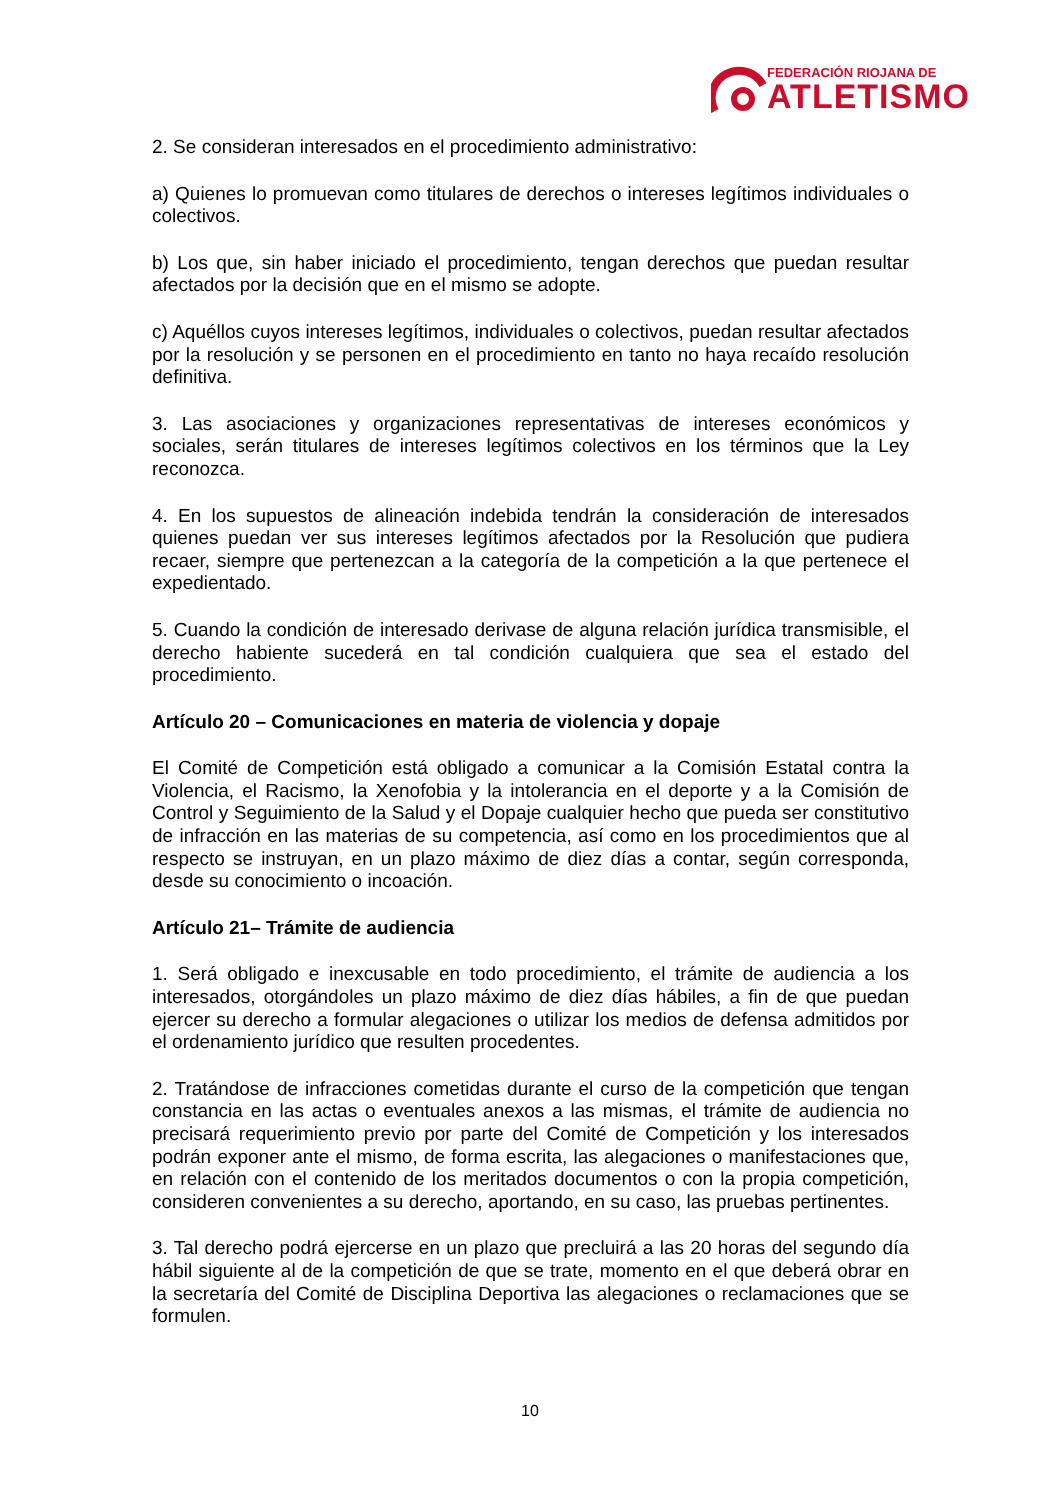FEDERACIÓN RIOJANA DE
ATLETISMO
2. Se consideran interesados en el procedimiento administrativo:
a) Quienes lo promuevan como titulares de derechos o intereses legítimos individuales o colectivos.
b) Los que, sin haber iniciado el procedimiento, tengan derechos que puedan resultar afectados por la decisión que en el mismo se adopte.
c) Aquéllos cuyos intereses legítimos, individuales o colectivos, puedan resultar afectados por la resolución y se personen en el procedimiento en tanto no haya recaído resolución definitiva.
3. Las asociaciones y organizaciones representativas de intereses económicos y sociales, serán titulares de intereses legítimos colectivos en los términos que la Ley reconozca.
4. En los supuestos de alineación indebida tendrán la consideración de interesados quienes puedan ver sus intereses legítimos afectados por la Resolución que pudiera recaer, siempre que pertenezcan a la categoría de la competición a la que pertenece el expedientado.
5. Cuando la condición de interesado derivase de alguna relación jurídica transmisible, el derecho habiente sucederá en tal condición cualquiera que sea el estado del procedimiento.
Artículo 20 – Comunicaciones en materia de violencia y dopaje
El Comité de Competición está obligado a comunicar a la Comisión Estatal contra la Violencia, el Racismo, la Xenofobia y la intolerancia en el deporte y a la Comisión de Control y Seguimiento de la Salud y el Dopaje cualquier hecho que pueda ser constitutivo de infracción en las materias de su competencia, así como en los procedimientos que al respecto se instruyan, en un plazo máximo de diez días a contar, según corresponda, desde su conocimiento o incoación.
Artículo 21– Trámite de audiencia
1. Será obligado e inexcusable en todo procedimiento, el trámite de audiencia a los interesados, otorgándoles un plazo máximo de diez días hábiles, a fin de que puedan ejercer su derecho a formular alegaciones o utilizar los medios de defensa admitidos por el ordenamiento jurídico que resulten procedentes.
2. Tratándose de infracciones cometidas durante el curso de la competición que tengan constancia en las actas o eventuales anexos a las mismas, el trámite de audiencia no precisará requerimiento previo por parte del Comité de Competición y los interesados podrán exponer ante el mismo, de forma escrita, las alegaciones o manifestaciones que, en relación con el contenido de los meritados documentos o con la propia competición, consideren convenientes a su derecho, aportando, en su caso, las pruebas pertinentes.
3. Tal derecho podrá ejercerse en un plazo que precluirá a las 20 horas del segundo día hábil siguiente al de la competición de que se trate, momento en el que deberá obrar en la secretaría del Comité de Disciplina Deportiva las alegaciones o reclamaciones que se formulen.
10